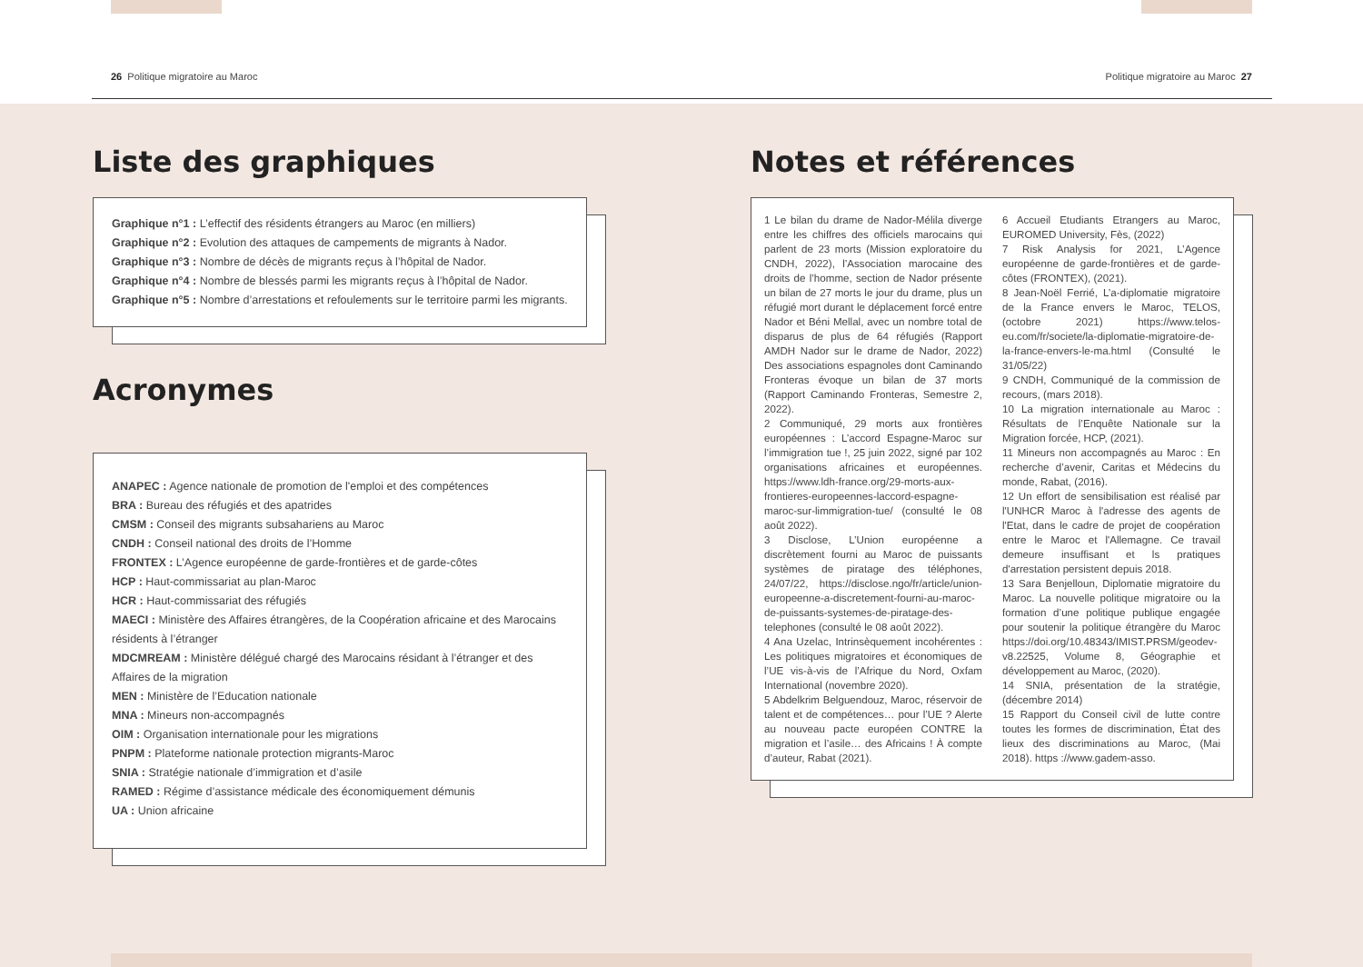26 Politique migratoire au Maroc Politique migratoire au Maroc 27
Liste des graphiques
Graphique n°1 : L’effectif des résidents étrangers au Maroc (en milliers)
Graphique n°2 : Evolution des attaques de campements de migrants à Nador.
Graphique n°3 : Nombre de décès de migrants reçus à l’hôpital de Nador.
Graphique n°4 : Nombre de blessés parmi les migrants reçus à l’hôpital de Nador.
Graphique n°5 : Nombre d’arrestations et refoulements sur le territoire parmi les migrants.
Acronymes
ANAPEC : Agence nationale de promotion de l'emploi et des compétences
BRA : Bureau des réfugiés et des apatrides
CMSM : Conseil des migrants subsahariens au Maroc
CNDH : Conseil national des droits de l’Homme
FRONTEX : L’Agence européenne de garde-frontières et de garde-côtes
HCP : Haut-commissariat au plan-Maroc
HCR : Haut-commissariat des réfugiés
MAECI : Ministère des Affaires étrangères, de la Coopération africaine et des Marocains résidents à l’étranger
MDCMREAM : Ministère délégué chargé des Marocains résidant à l’étranger et des Affaires de la migration
MEN : Ministère de l’Education nationale
MNA : Mineurs non-accompagnés
OIM : Organisation internationale pour les migrations
PNPM : Plateforme nationale protection migrants-Maroc
SNIA : Stratégie nationale d’immigration et d’asile
RAMED : Régime d’assistance médicale des économiquement démunis
UA : Union africaine
Notes et références
1 Le bilan du drame de Nador-Mélila diverge entre les chiffres des officiels marocains qui parlent de 23 morts (Mission exploratoire du CNDH, 2022), l’Association marocaine des droits de l’homme, section de Nador présente un bilan de 27 morts le jour du drame, plus un réfugié mort durant le déplacement forcé entre Nador et Béni Mellal, avec un nombre total de disparus de plus de 64 réfugiés (Rapport AMDH Nador sur le drame de Nador, 2022) Des associations espagnoles dont Caminando Fronteras évoque un bilan de 37 morts (Rapport Caminando Fronteras, Semestre 2, 2022).
2 Communiqué, 29 morts aux frontières européennes : L’accord Espagne-Maroc sur l’immigration tue !, 25 juin 2022, signé par 102 organisations africaines et européennes. https://www.ldh-france.org/29-morts-aux-frontieres-europeennes-laccord-espagne-maroc-sur-limmigration-tue/ (consulté le 08 août 2022).
3 Disclose, L’Union européenne a discrètement fourni au Maroc de puissants systèmes de piratage des téléphones, 24/07/22, https://disclose.ngo/fr/article/union-europeenne-a-discretement-fourni-au-maroc-de-puissants-systemes-de-piratage-des-telephones (consulté le 08 août 2022).
4 Ana Uzelac, Intrinsèquement incohérentes : Les politiques migratoires et économiques de l’UE vis-à-vis de l’Afrique du Nord, Oxfam International (novembre 2020).
5 Abdelkrim Belguendouz, Maroc, réservoir de talent et de compétences… pour l’UE ? Alerte au nouveau pacte européen CONTRE la migration et l’asile… des Africains ! À compte d’auteur, Rabat (2021).
6 Accueil Etudiants Etrangers au Maroc, EUROMED University, Fès, (2022)
7 Risk Analysis for 2021, L’Agence européenne de garde-frontières et de garde-côtes (FRONTEX), (2021).
8 Jean-Noël Ferrié, L’a-diplomatie migratoire de la France envers le Maroc, TELOS, (octobre 2021) https://www.telos-eu.com/fr/societe/la-diplomatie-migratoire-de-la-france-envers-le-ma.html (Consulté le 31/05/22)
9 CNDH, Communiqué de la commission de recours, (mars 2018).
10 La migration internationale au Maroc : Résultats de l’Enquête Nationale sur la Migration forcée, HCP, (2021).
11 Mineurs non accompagnés au Maroc : En recherche d’avenir, Caritas et Médecins du monde, Rabat, (2016).
12 Un effort de sensibilisation est réalisé par l'UNHCR Maroc à l'adresse des agents de l'Etat, dans le cadre de projet de coopération entre le Maroc et l'Allemagne. Ce travail demeure insuffisant et ls pratiques d'arrestation persistent depuis 2018.
13 Sara Benjelloun, Diplomatie migratoire du Maroc. La nouvelle politique migratoire ou la formation d’une politique publique engagée pour soutenir la politique étrangère du Maroc https://doi.org/10.48343/IMIST.PRSM/geodev-v8.22525, Volume 8, Géographie et développement au Maroc, (2020).
14 SNIA, présentation de la stratégie, (décembre 2014)
15 Rapport du Conseil civil de lutte contre toutes les formes de discrimination, État des lieux des discriminations au Maroc, (Mai 2018). https ://www.gadem-asso.